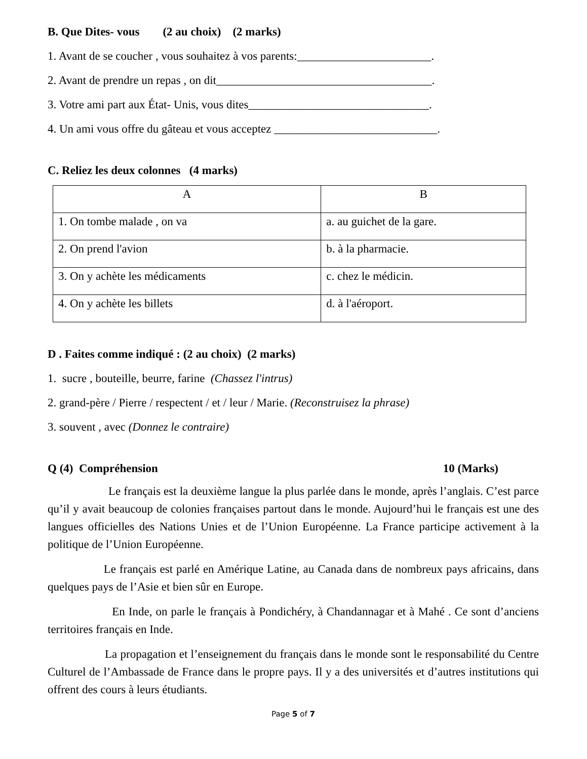B. Que Dites- vous (2 au choix) (2 marks)
1. Avant de se coucher , vous souhaitez à vos parents:_______________________.
2. Avant de prendre un repas , on dit_____________________________________.
3. Votre ami part aux État- Unis, vous dites_______________________________.
4. Un ami vous offre du gâteau et vous acceptez ____________________________.
C. Reliez les deux colonnes (4 marks)
| A | B |
| 1. On tombe malade , on va | a. au guichet de la gare. |
| 2. On prend l'avion | b. à la pharmacie. |
| 3. On y achète les médicaments | c. chez le médicin. |
| 4. On y achète les billets | d. à l'aéroport. |
D . Faites comme indiqué : (2 au choix) (2 marks)
1. sucre , bouteille, beurre, farine (Chassez l'intrus)
2. grand-père / Pierre / respectent / et / leur / Marie. (Reconstruisez la phrase)
3. souvent , avec (Donnez le contraire)
Q (4) Compréhension 10 (Marks)
Le français est la deuxième langue la plus parlée dans le monde, après l’anglais. C’est parce qu’il y avait beaucoup de colonies françaises partout dans le monde. Aujourd’hui le français est une des langues officielles des Nations Unies et de l’Union Européenne. La France participe activement à la politique de l’Union Européenne.
Le français est parlé en Amérique Latine, au Canada dans de nombreux pays africains, dans quelques pays de l’Asie et bien sûr en Europe.
En Inde, on parle le français à Pondichéry, à Chandannagar et à Mahé . Ce sont d’anciens territoires français en Inde.
La propagation et l’enseignement du français dans le monde sont le responsabilité du Centre Culturel de l’Ambassade de France dans le propre pays. Il y a des universités et d’autres institutions qui offrent des cours à leurs étudiants.
Page 5 of 7